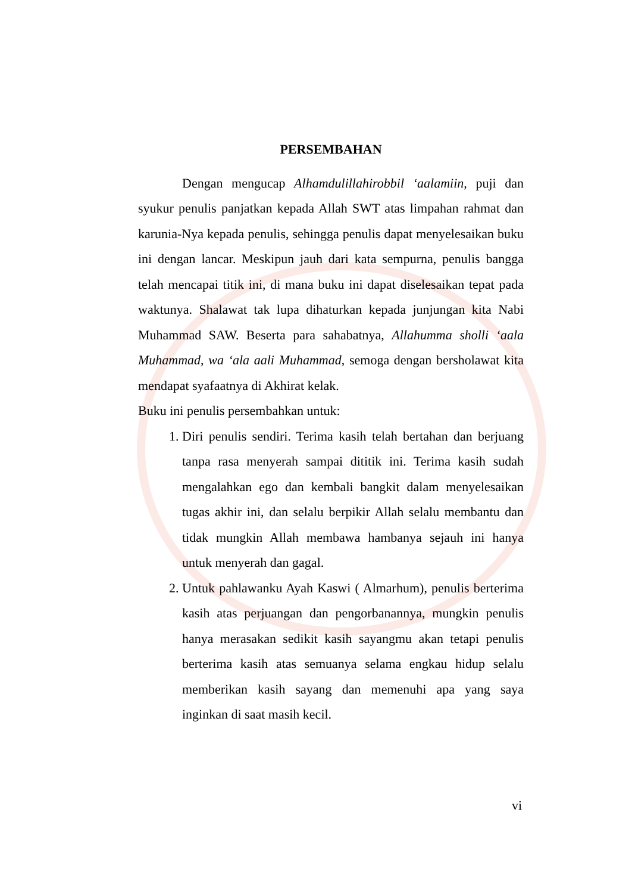PERSEMBAHAN
Dengan mengucap Alhamdulillahirobbil ‘aalamiin, puji dan syukur penulis panjatkan kepada Allah SWT atas limpahan rahmat dan karunia-Nya kepada penulis, sehingga penulis dapat menyelesaikan buku ini dengan lancar. Meskipun jauh dari kata sempurna, penulis bangga telah mencapai titik ini, di mana buku ini dapat diselesaikan tepat pada waktunya. Shalawat tak lupa dihaturkan kepada junjungan kita Nabi Muhammad SAW. Beserta para sahabatnya, Allahumma sholli ‘aala Muhammad, wa ‘ala aali Muhammad, semoga dengan bersholawat kita mendapat syafaatnya di Akhirat kelak.
Buku ini penulis persembahkan untuk:
1. Diri penulis sendiri. Terima kasih telah bertahan dan berjuang tanpa rasa menyerah sampai dititik ini. Terima kasih sudah mengalahkan ego dan kembali bangkit dalam menyelesaikan tugas akhir ini, dan selalu berpikir Allah selalu membantu dan tidak mungkin Allah membawa hambanya sejauh ini hanya untuk menyerah dan gagal.
2. Untuk pahlawanku Ayah Kaswi ( Almarhum), penulis berterima kasih atas perjuangan dan pengorbanannya, mungkin penulis hanya merasakan sedikit kasih sayangmu akan tetapi penulis berterima kasih atas semuanya selama engkau hidup selalu memberikan kasih sayang dan memenuhi apa yang saya inginkan di saat masih kecil.
vi